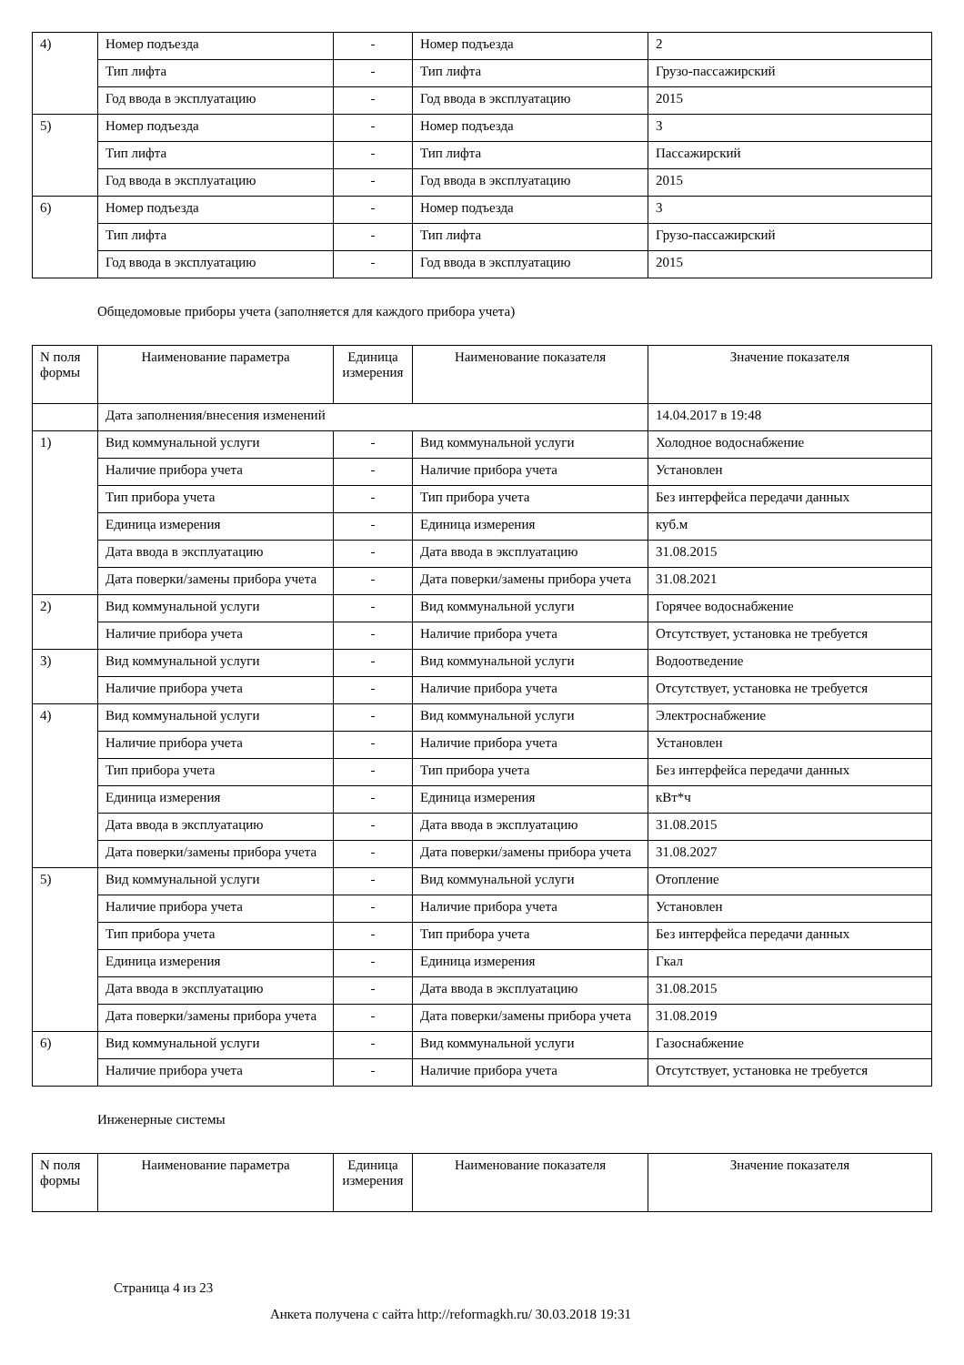| 4) | Номер подъезда | - | Номер подъезда | 2 |
| | Тип лифта | - | Тип лифта | Грузо-пассажирский |
| | Год ввода в эксплуатацию | - | Год ввода в эксплуатацию | 2015 |
| 5) | Номер подъезда | - | Номер подъезда | 3 |
| | Тип лифта | - | Тип лифта | Пассажирский |
| | Год ввода в эксплуатацию | - | Год ввода в эксплуатацию | 2015 |
| 6) | Номер подъезда | - | Номер подъезда | 3 |
| | Тип лифта | - | Тип лифта | Грузо-пассажирский |
| | Год ввода в эксплуатацию | - | Год ввода в эксплуатацию | 2015 |
Общедомовые приборы учета (заполняется для каждого прибора учета)
| N поля формы | Наименование параметра | Единица измерения | Наименование показателя | Значение показателя |
| --- | --- | --- | --- | --- |
| | Дата заполнения/внесения изменений | | | 14.04.2017 в 19:48 |
| 1) | Вид коммунальной услуги | - | Вид коммунальной услуги | Холодное водоснабжение |
| | Наличие прибора учета | - | Наличие прибора учета | Установлен |
| | Тип прибора учета | - | Тип прибора учета | Без интерфейса передачи данных |
| | Единица измерения | - | Единица измерения | куб.м |
| | Дата ввода в эксплуатацию | - | Дата ввода в эксплуатацию | 31.08.2015 |
| | Дата поверки/замены прибора учета | - | Дата поверки/замены прибора учета | 31.08.2021 |
| 2) | Вид коммунальной услуги | - | Вид коммунальной услуги | Горячее водоснабжение |
| | Наличие прибора учета | - | Наличие прибора учета | Отсутствует, установка не требуется |
| 3) | Вид коммунальной услуги | - | Вид коммунальной услуги | Водоотведение |
| | Наличие прибора учета | - | Наличие прибора учета | Отсутствует, установка не требуется |
| 4) | Вид коммунальной услуги | - | Вид коммунальной услуги | Электроснабжение |
| | Наличие прибора учета | - | Наличие прибора учета | Установлен |
| | Тип прибора учета | - | Тип прибора учета | Без интерфейса передачи данных |
| | Единица измерения | - | Единица измерения | кВт*ч |
| | Дата ввода в эксплуатацию | - | Дата ввода в эксплуатацию | 31.08.2015 |
| | Дата поверки/замены прибора учета | - | Дата поверки/замены прибора учета | 31.08.2027 |
| 5) | Вид коммунальной услуги | - | Вид коммунальной услуги | Отопление |
| | Наличие прибора учета | - | Наличие прибора учета | Установлен |
| | Тип прибора учета | - | Тип прибора учета | Без интерфейса передачи данных |
| | Единица измерения | - | Единица измерения | Гкал |
| | Дата ввода в эксплуатацию | - | Дата ввода в эксплуатацию | 31.08.2015 |
| | Дата поверки/замены прибора учета | - | Дата поверки/замены прибора учета | 31.08.2019 |
| 6) | Вид коммунальной услуги | - | Вид коммунальной услуги | Газоснабжение |
| | Наличие прибора учета | - | Наличие прибора учета | Отсутствует, установка не требуется |
Инженерные системы
| N поля формы | Наименование параметра | Единица измерения | Наименование показателя | Значение показателя |
| --- | --- | --- | --- | --- |
Страница 4 из 23
Анкета получена с сайта http://reformagkh.ru/ 30.03.2018 19:31